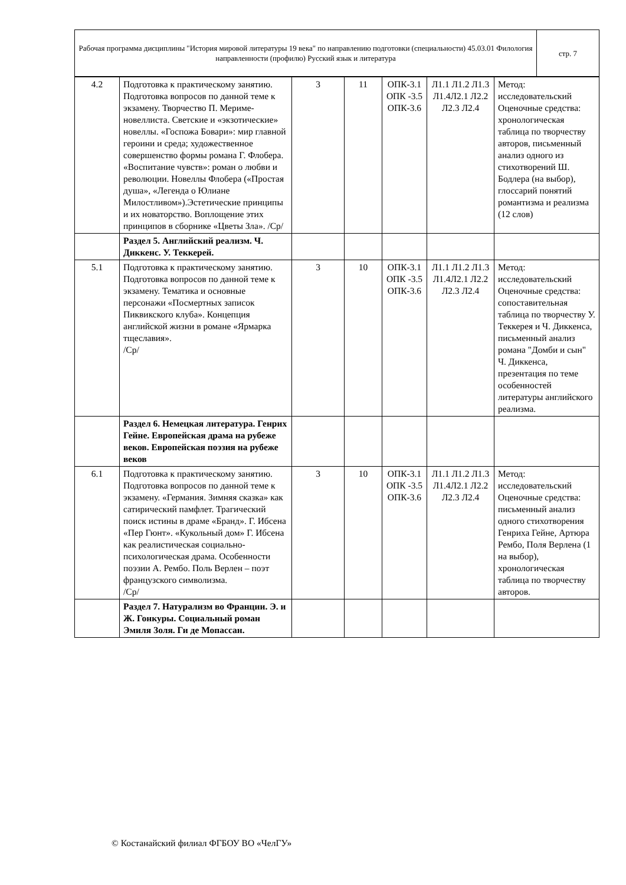| Рабочая программа дисциплины "История мировой литературы 19 века" по направлению подготовки (специальности) 45.03.01 Филология направленности (профилю) Русский язык и литература | стр. 7 |
| 4.2 | Подготовка к практическому занятию. Подготовка вопросов по данной теме к экзамену. Творчество П. Мериме-новеллиста. Светские и «экзотические» новеллы. «Госпожа Бовари»: мир главной героини и среда; художественное совершенство формы романа Г. Флобера. «Воспитание чувств»: роман о любви и революции. Новеллы Флобера («Простая душа», «Легенда о Юлиане Милостливом»).Эстетические принципы и их новаторство. Воплощение этих принципов в сборнике «Цветы Зла». /Ср/ | 3 | 11 | ОПК-3.1 ОПК -3.5 ОПК-3.6 | Л1.1 Л1.2 Л1.3 Л1.4Л2.1 Л2.2 Л2.3 Л2.4 | Метод: исследовательский Оценочные средства: хронологическая таблица по творчеству авторов, письменный анализ одного из стихотворений Ш. Бодлера (на выбор), глоссарий понятий романтизма и реализма (12 слов) |
| | Раздел 5. Английский реализм. Ч. Диккенс. У. Теккерей. | | | | | |
| 5.1 | Подготовка к практическому занятию. Подготовка вопросов по данной теме к экзамену. Тематика и основные персонажи «Посмертных записок Пиквикского клуба». Концепция английской жизни в романе «Ярмарка тщеславия». /Ср/ | 3 | 10 | ОПК-3.1 ОПК -3.5 ОПК-3.6 | Л1.1 Л1.2 Л1.3 Л1.4Л2.1 Л2.2 Л2.3 Л2.4 | Метод: исследовательский Оценочные средства: сопоставительная таблица по творчеству У. Теккерея и Ч. Диккенса, письменный анализ романа "Домби и сын" Ч. Диккенса, презентация по теме особенностей литературы английского реализма. |
| | Раздел 6. Немецкая литература. Генрих Гейне. Европейская драма на рубеже веков. Европейская поэзия на рубеже веков | | | | | |
| 6.1 | Подготовка к практическому занятию. Подготовка вопросов по данной теме к экзамену. «Германия. Зимняя сказка» как сатирический памфлет. Трагический поиск истины в драме «Бранд». Г. Ибсена «Пер Гюнт». «Кукольный дом» Г. Ибсена как реалистическая социально-психологическая драма. Особенности поэзии А. Рембо. Поль Верлен – поэт французского символизма. /Ср/ | 3 | 10 | ОПК-3.1 ОПК -3.5 ОПК-3.6 | Л1.1 Л1.2 Л1.3 Л1.4Л2.1 Л2.2 Л2.3 Л2.4 | Метод: исследовательский Оценочные средства: письменный анализ одного стихотворения Генриха Гейне, Артюра Рембо, Поля Верлена (1 на выбор), хронологическая таблица по творчеству авторов. |
| | Раздел 7. Натурализм во Франции. Э. и Ж. Гонкуры. Социальный роман Эмиля Золя. Ги де Мопассан. | | | | | |
© Костанайский филиал ФГБОУ ВО «ЧелГУ»